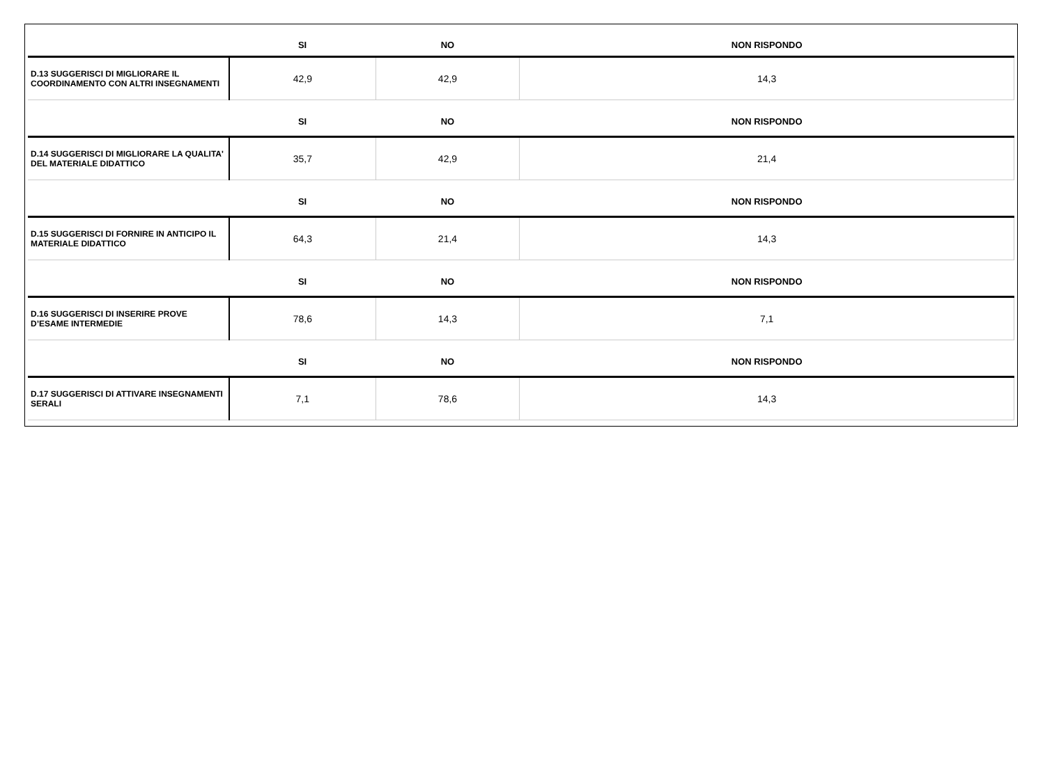| | SI | NO | NON RISPONDO |
| --- | --- | --- | --- |
| D.13 SUGGERISCI DI MIGLIORARE IL COORDINAMENTO CON ALTRI INSEGNAMENTI | 42,9 | 42,9 | 14,3 |
| | SI | NO | NON RISPONDO |
| D.14 SUGGERISCI DI MIGLIORARE LA QUALITA' DEL MATERIALE DIDATTICO | 35,7 | 42,9 | 21,4 |
| | SI | NO | NON RISPONDO |
| D.15 SUGGERISCI DI FORNIRE IN ANTICIPO IL MATERIALE DIDATTICO | 64,3 | 21,4 | 14,3 |
| | SI | NO | NON RISPONDO |
| D.16 SUGGERISCI DI INSERIRE PROVE D’ESAME INTERMEDIE | 78,6 | 14,3 | 7,1 |
| | SI | NO | NON RISPONDO |
| D.17 SUGGERISCI DI ATTIVARE INSEGNAMENTI SERALI | 7,1 | 78,6 | 14,3 |